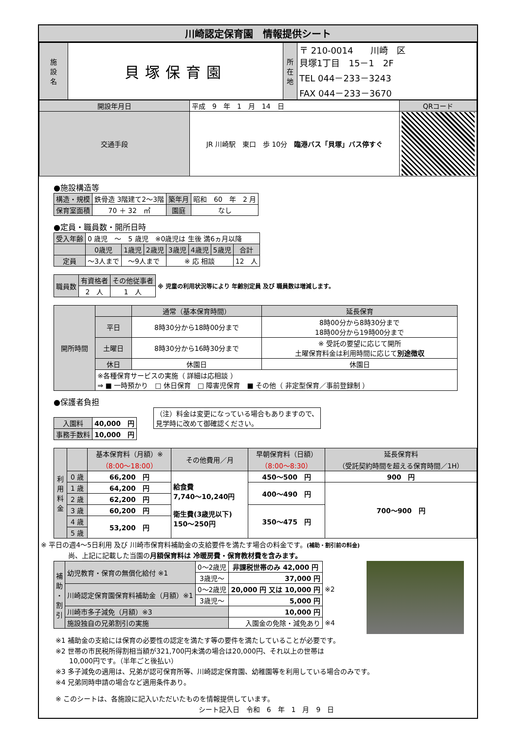川崎認定保育園　情報提供シート
| 施 設 名 | 貝塚保育園 | 所 在 地 | 〒 210-0014 川崎 区 貝塚1丁目 15－1 2F TEL 044－233－3243 FAX 044－233－3670 |
| 開設年月日 | 平成 9 年 1 月 14 日 | QRコード |
| 交通手段 | JR 川崎駅 東口 歩 10分 臨港バス「貝塚」バス停すぐ | |
●施設構造等
| 構造・規模 | 鉄骨造 3階建て2～3階 | 築年月 | 昭和 60 年 2 月 |
| 保育室面積 | 70 ＋ 32 ㎡ | 園庭 | なし |
●定員・職員数・開所日時
| 受入年齢 | 0 歳児 ～ 5 歳児 ※0歳児は 生後 満6ヵ月以降 | | | | | | |
| | 0歳児 | 1歳児 | 2歳児 | 3歳児 | 4歳児 | 5歳児 | 合計 |
| 定員 | ～3人まで | ～9人まで | | ※ 応 相談 | | | 12 人 |
| 職員数 | 有資格者 | その他従事者 | ※ 児童の利用状況等により 年齢別定員 及び 職員数は増減します。 |
| | 2 人 | 1 人 | |
| 開所時間 | | 通常（基本保育時間） | 延長保育 |
| | 平日 | 8時30分から18時00分まで | 8時00分から8時30分まで 18時00分から19時00分まで |
| | 土曜日 | 8時30分から16時30分まで | ※ 受託の要望に応じて開所 土曜保育料金は利用時間に応じて 別途徴収 |
| | 休日 | 休園日 | 休園日 |
| | ※各種保育サービスの実施（ 詳細は応相談 ） ⇒ ■ 一時預かり □ 休日保育 □ 障害児保育 ■ その他（ 非定型保育／事前登録制 ） | | |
●保護者負担
| 入園料 | 40,000 円 |
| 事務手数料 | 10,000 円 |
| （注）料金は変更になっている場合もありますので、 見学時に改めて御確認ください。 |
| 利 用 料 金 | | 基本保育料（月額）※ （8:00～18:00） | その他費用／月 | 早朝保育料（日額） （8:00～8:30） | 延長保育料 （受託契約時間を超える保育時間／1H） |
| | 0 歳 | 66,200 円 | 給食費 7,740～10,240円 衛生費(3歳児以下) 150～250円 | 450～500 円 | 900 円 |
| | 1 歳 | 64,200 円 | | 400～490 円 | 700～900 円 |
| | 2 歳 | 62,200 円 | | | |
| | 3 歳 | 60,200 円 | | 350～475 円 | |
| | 4 歳 | 53,200 円 | | | |
| | 5 歳 | | | | |
※ 平日の週4～5日利用 及び 川崎市保育料補助金の支給要件を満たす場合の料金です。(補助・割引前の料金)
尚、上記に記載した当園の月額保育料は 冷暖房費・保育教材費を含みます。
| 補 助 ・ 割 引 | 幼児教育・保育の無償化給付 ※1 | 0～2歳児 | 非課税世帯のみ 42,000 円 | |
| | | 3歳児～ | 37,000 円 | |
| | 川崎認定保育園保育料補助金（月額）※1 | 0～2歳児 | 20,000 円 又は 10,000 円 | ※2 |
| | | 3歳児～ | 5,000 円 | |
| | 川崎市多子減免（月額）※3 | | 10,000 円 | |
| | 施設独自の兄弟割引の実施 | | 入園金の免除・減免あり | ※4 |
※1 補助金の支給には保育の必要性の認定を満たす等の要件を満たしていることが必要です。
※2 世帯の市民税所得割相当額が321,700円未満の場合は20,000円、それ以上の世帯は
　　10,000円です。（半年ごと後払い）
※3 多子減免の適用は、兄弟が認可保育所等、川崎認定保育園、幼稚園等を利用している場合のみです。
※4 兄弟同時申請の場合など適用条件あり。
※ このシートは、各施設に記入いただいたものを情報提供しています。
シート記入日　令和　6　年　1　月　9　日